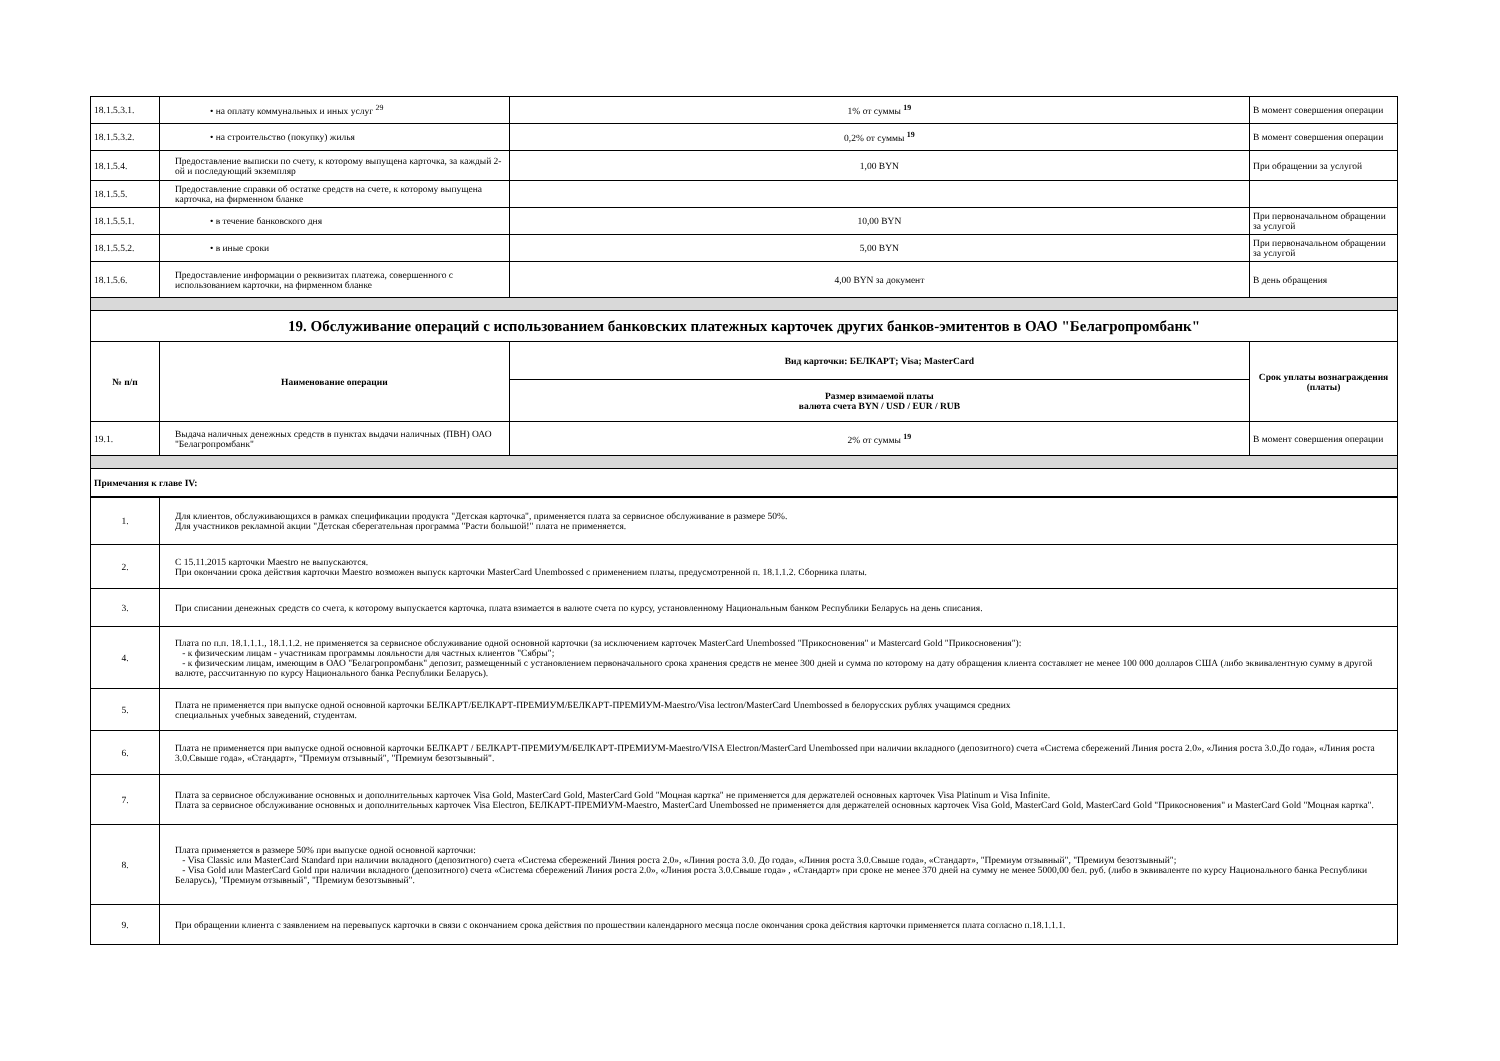| 18.1.5.3.1. | • на оплату коммунальных и иных услуг <sup>29</sup> | 1% от суммы <sup>19</sup> | В момент совершения операции |
| 18.1.5.3.2. | • на строительство (покупку) жилья | 0,2% от суммы <sup>19</sup> | В момент совершения операции |
| 18.1.5.4. | Предоставление выписки по счету, к которому выпущена карточка, за каждый 2-ой и последующий экземпляр | 1,00 BYN | При обращении за услугой |
| 18.1.5.5. | Предоставление справки об остатке средств на счете, к которому выпущена карточка, на фирменном бланке | | |
| 18.1.5.5.1. | • в течение банковского дня | 10,00 BYN | При первоначальном обращении за услугой |
| 18.1.5.5.2. | • в иные сроки | 5,00 BYN | При первоначальном обращении за услугой |
| 18.1.5.6. | Предоставление информации о реквизитах платежа, совершенного с использованием карточки, на фирменном бланке | 4,00 BYN за документ | В день обращения |
| 19. Обслуживание операций с использованием банковских платежных карточек других банков-эмитентов в ОАО "Белагропромбанк" | | | |
| № п/п | Наименование операции | Вид карточки: БЕЛКАРТ; Visa; MasterCard | Срок уплаты вознаграждения (платы) |
| | | Размер взимаемой платы валюта счета BYN / USD / EUR / RUB | |
| 19.1. | Выдача наличных денежных средств в пунктах выдачи наличных (ПВН) ОАО "Белагропромбанк" | 2% от суммы <sup>19</sup> | В момент совершения операции |
| Примечания к главе IV: | | | |
| 1. | Для клиентов, обслуживающихся в рамках спецификации продукта "Детская карточка", применяется плата за сервисное обслуживание в размере 50%. Для участников рекламной акции "Детская сберегательная программа "Расти большой!" плата не применяется. |
| 2. | С 15.11.2015 карточки Maestro не выпускаются. При окончании срока действия карточки Maestro возможен выпуск карточки MasterCard Unembossed с применением платы, предусмотренной п. 18.1.1.2. Сборника платы. |
| 3. | При списании денежных средств со счета, к которому выпускается карточка, плата взимается в валюте счета по курсу, установленному Национальным банком Республики Беларусь на день списания. |
| 4. | Плата по п.п. 18.1.1.1., 18.1.1.2. не применяется за сервисное обслуживание одной основной карточки (за исключением карточек MasterCard Unembossed "Прикосновения" и Mastercard Gold "Прикосновения"): - к физическим лицам - участникам программы лояльности для частных клиентов "Сябры"; - к физическим лицам, имеющим в ОАО "Белагропромбанк" депозит, размещенный с установлением первоначального срока хранения средств не менее 300 дней и сумма по которому на дату обращения клиента составляет не менее 100 000 долларов США (либо эквивалентную сумму в другой валюте, рассчитанную по курсу Национального банка Республики Беларусь). |
| 5. | Плата не применяется при выпуске одной основной карточки БЕЛКАРТ/БЕЛКАРТ-ПРЕМИУМ/БЕЛКАРТ-ПРЕМИУМ-Maestro/Visa lectron/MasterCard Unembossed в белорусских рублях учащимся средних специальных учебных заведений, студентам. |
| 6. | Плата не применяется при выпуске одной основной карточки БЕЛКАРТ / БЕЛКАРТ-ПРЕМИУМ/БЕЛКАРТ-ПРЕМИУМ-Maestro/VISA Electron/MasterCard Unembossed при наличии вкладного (депозитного) счета «Система сбережений Линия роста 2.0», «Линия роста 3.0.До года», «Линия роста 3.0.Свыше года», «Стандарт», "Премиум отзывный", "Премиум безотзывный". |
| 7. | Плата за сервисное обслуживание основных и дополнительных карточек Visa Gold, MasterCard Gold, MasterCard Gold "Моцная картка" не применяется для держателей основных карточек Visa Platinum и Visa Infinite. Плата за сервисное обслуживание основных и дополнительных карточек Visa Electron, БЕЛКАРТ-ПРЕМИУМ-Maestro, MasterCard Unembossed не применяется для держателей основных карточек Visa Gold, MasterCard Gold, MasterCard Gold "Прикосновения" и MasterCard Gold "Моцная картка". |
| 8. | Плата применяется в размере 50% при выпуске одной основной карточки: - Visa Classic или MasterCard Standard при наличии вкладного (депозитного) счета «Система сбережений Линия роста 2.0», «Линия роста 3.0. До года», «Линия роста 3.0.Свыше года», «Стандарт», "Премиум отзывный", "Премиум безотзывный"; - Visa Gold или MasterCard Gold при наличии вкладного (депозитного) счета «Система сбережений Линия роста 2.0», «Линия роста 3.0.Свыше года» , «Стандарт» при сроке не менее 370 дней на сумму не менее 5000,00 бел. руб. (либо в эквиваленте по курсу Национального банка Республики Беларусь), "Премиум отзывный", "Премиум безотзывный". |
| 9. | При обращении клиента с заявлением на перевыпуск карточки в связи с окончанием срока действия по прошествии календарного месяца после окончания срока действия карточки применяется плата согласно п.18.1.1.1. |